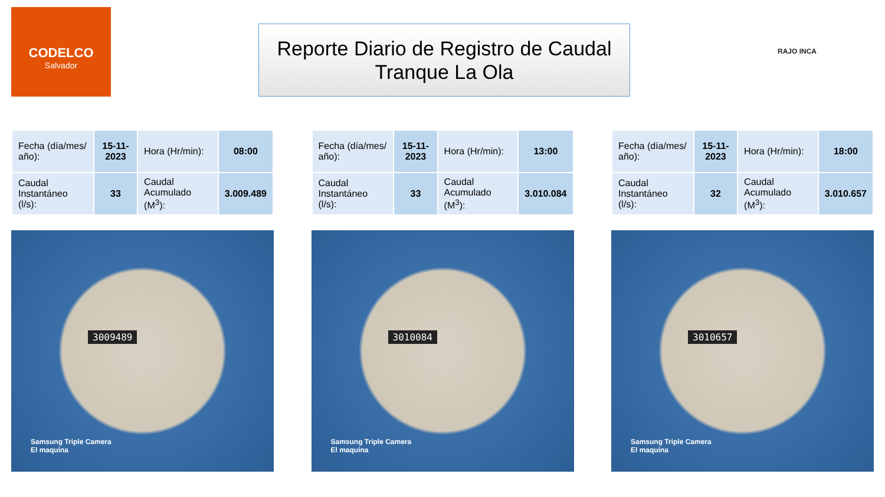CODELCO
Salvador
Reporte Diario de Registro de Caudal
Tranque La Ola
RAJO INCA
| Fecha (día/mes/ año): | 15-11-2023 | Hora (Hr/min): | 08:00 |
| Caudal Instantáneo (l/s): | 33 | Caudal Acumulado (M<sup>3</sup>): | 3.009.489 |
3009489
Samsung Triple Camera
El maquina
| Fecha (día/mes/ año): | 15-11-2023 | Hora (Hr/min): | 13:00 |
| Caudal Instantáneo (l/s): | 33 | Caudal Acumulado (M<sup>3</sup>): | 3.010.084 |
3010084
Samsung Triple Camera
El maquina
| Fecha (día/mes/ año): | 15-11-2023 | Hora (Hr/min): | 18:00 |
| Caudal Instantáneo (l/s): | 32 | Caudal Acumulado (M<sup>3</sup>): | 3.010.657 |
3010657
Samsung Triple Camera
El maquina